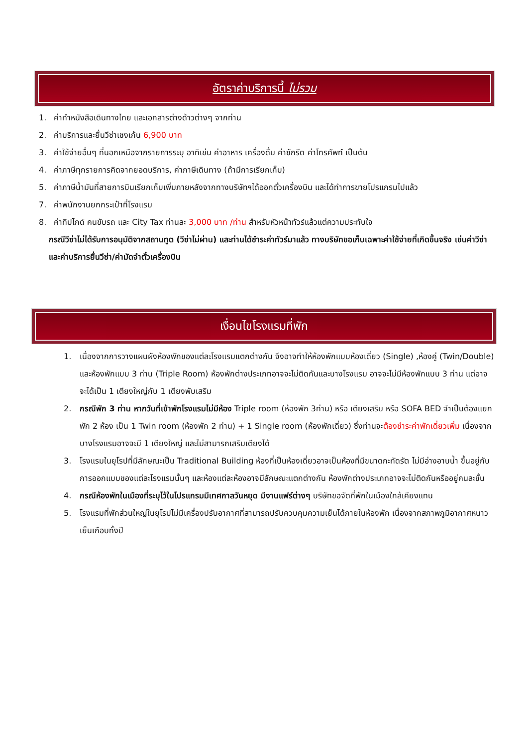อัตราค่าบริการนี้ ไม่รวม
1. ค่าทำหนังสือเดินทางไทย และเอกสารต่างด้าวต่างๆ จากท่าน
2. ค่าบริการและยื่นวีซ่าเชงเก้น 6,900 บาท
3. ค่าใช้จ่ายอื่นๆ ที่นอกเหนือจากรายการระบุ อาทิเช่น ค่าอาหาร เครื่องดื่ม ค่าซักรีด ค่าโทรศัพท์ เป็นต้น
4. ค่าภาษีทุกรายการคิดจากยอดบริการ, ค่าภาษีเดินทาง (ถ้ามีการเรียกเก็บ)
5. ค่าภาษีน้ำมันที่สายการบินเรียกเก็บเพิ่มภายหลังจากทางบริษัทฯได้ออกตั๋วเครื่องบิน และได้ทำการขายโปรแกรมไปแล้ว
7. ค่าพนักงานยกกระเป๋าที่โรงแรม
8. ค่าทิปไกด์ คนขับรถ และ City Tax ท่านละ 3,000 บาท /ท่าน สำหรับหัวหน้าทัวร์แล้วแต่ความประทับใจ
กรณีวีซ่าไม่ได้รับการอนุมัติจากสถานทูต (วีซ่าไม่ผ่าน) และท่านได้ชำระค่าทัวร์มาแล้ว ทางบริษัทขอเก็บเฉพาะค่าใช้จ่ายที่เกิดขึ้นจริง เช่นค่าวีซ่าและค่าบริการยื่นวีซ่า/ค่ามัดจำตั๋วเครื่องบิน
เงื่อนไขโรงแรมที่พัก
1. เนื่องจากการวางแผนผังห้องพักของแต่ละโรงแรมแตกต่างกัน จึงอาจทำให้ห้องพักแบบห้องเดี่ยว (Single) ,ห้องคู่ (Twin/Double) และห้องพักแบบ 3 ท่าน (Triple Room) ห้องพักต่างประเภทอาจจะไม่ติดกันและบางโรงแรม อาจจะไม่มีห้องพักแบบ 3 ท่าน แต่อาจจะได้เป็น 1 เตียงใหญ่กับ 1 เตียงพับเสริม
2. กรณีพัก 3 ท่าน หากวันที่เข้าพักโรงแรมไม่มีห้อง Triple room (ห้องพัก 3ท่าน) หรือ เตียงเสริม หรือ SOFA BED จำเป็นต้องแยกพัก 2 ห้อง เป็น 1 Twin room (ห้องพัก 2 ท่าน) + 1 Single room (ห้องพักเดี่ยว) ซึ่งท่านจะต้องชำระค่าพักเดี่ยวเพิ่ม เนื่องจากบางโรงแรมอาจจะมี 1 เตียงใหญ่ และไม่สามารถเสริมเตียงได้
3. โรงแรมในยุโรปที่มีลักษณะเป็น Traditional Building ห้องที่เป็นห้องเดี่ยวอาจเป็นห้องที่มีขนาดกะทัดรัต ไม่มีอ่างอาบน้ำ ขึ้นอยู่กับการออกแบบของแต่ละโรงแรมนั้นๆ และห้องแต่ละห้องอาจมีลักษณะแตกต่างกัน ห้องพักต่างประเภทอาจจะไม่ติดกันหรืออยู่คนละชั้น
4. กรณีห้องพักในเมืองที่ระบุไว้ในโปรแกรมมีเทศกาลวันหยุด มีงานแฟร์ต่างๆ บริษัทขอจัดที่พักในเมืองใกล้เคียงแทน
5. โรงแรมที่พักส่วนใหญ่ในยุโรปไม่มีเครื่องปรับอากาศที่สามารถปรับควบคุมความเย็นได้ภายในห้องพัก เนื่องจากสภาพภูมิอากาศหนาวเย็นเกือบทั้งปี